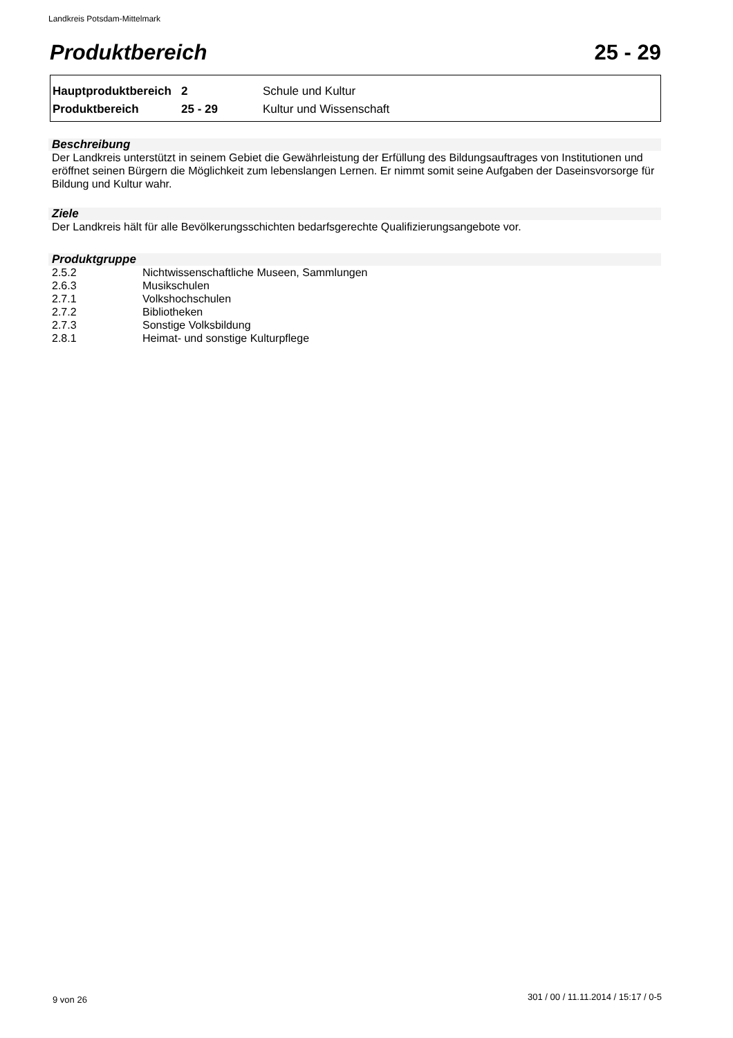Landkreis Potsdam-Mittelmark
Produktbereich 25 - 29
| Hauptproduktbereich | 2 | Schule und Kultur |
| Produktbereich | 25 - 29 | Kultur und Wissenschaft |
Beschreibung
Der Landkreis unterstützt in seinem Gebiet die Gewährleistung der Erfüllung des Bildungsauftrages von Institutionen und eröffnet seinen Bürgern die Möglichkeit zum lebenslangen Lernen. Er nimmt somit seine Aufgaben der Daseinsvorsorge für Bildung und Kultur wahr.
Ziele
Der Landkreis hält für alle Bevölkerungsschichten bedarfsgerechte Qualifizierungsangebote vor.
Produktgruppe
| 2.5.2 | Nichtwissenschaftliche Museen, Sammlungen |
| 2.6.3 | Musikschulen |
| 2.7.1 | Volkshochschulen |
| 2.7.2 | Bibliotheken |
| 2.7.3 | Sonstige Volksbildung |
| 2.8.1 | Heimat- und sonstige Kulturpflege |
9 von 26
301 / 00 / 11.11.2014 / 15:17 / 0-5